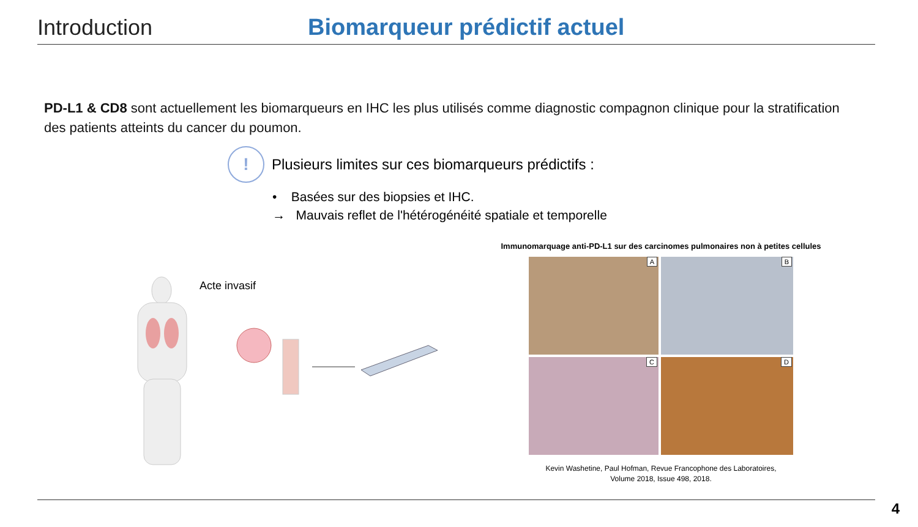Introduction
Biomarqueur prédictif actuel
PD-L1 & CD8 sont actuellement les biomarqueurs en IHC les plus utilisés comme diagnostic compagnon clinique pour la stratification des patients atteints du cancer du poumon.
!
Plusieurs limites sur ces biomarqueurs prédictifs :
• Basées sur des biopsies et IHC.
→ Mauvais reflet de l'hétérogénéité spatiale et temporelle
Acte invasif
Immunomarquage anti-PD-L1 sur des carcinomes pulmonaires non à petites cellules
A
B
C
D
Kevin Washetine, Paul Hofman, Revue Francophone des Laboratoires,
Volume 2018, Issue 498, 2018.
4